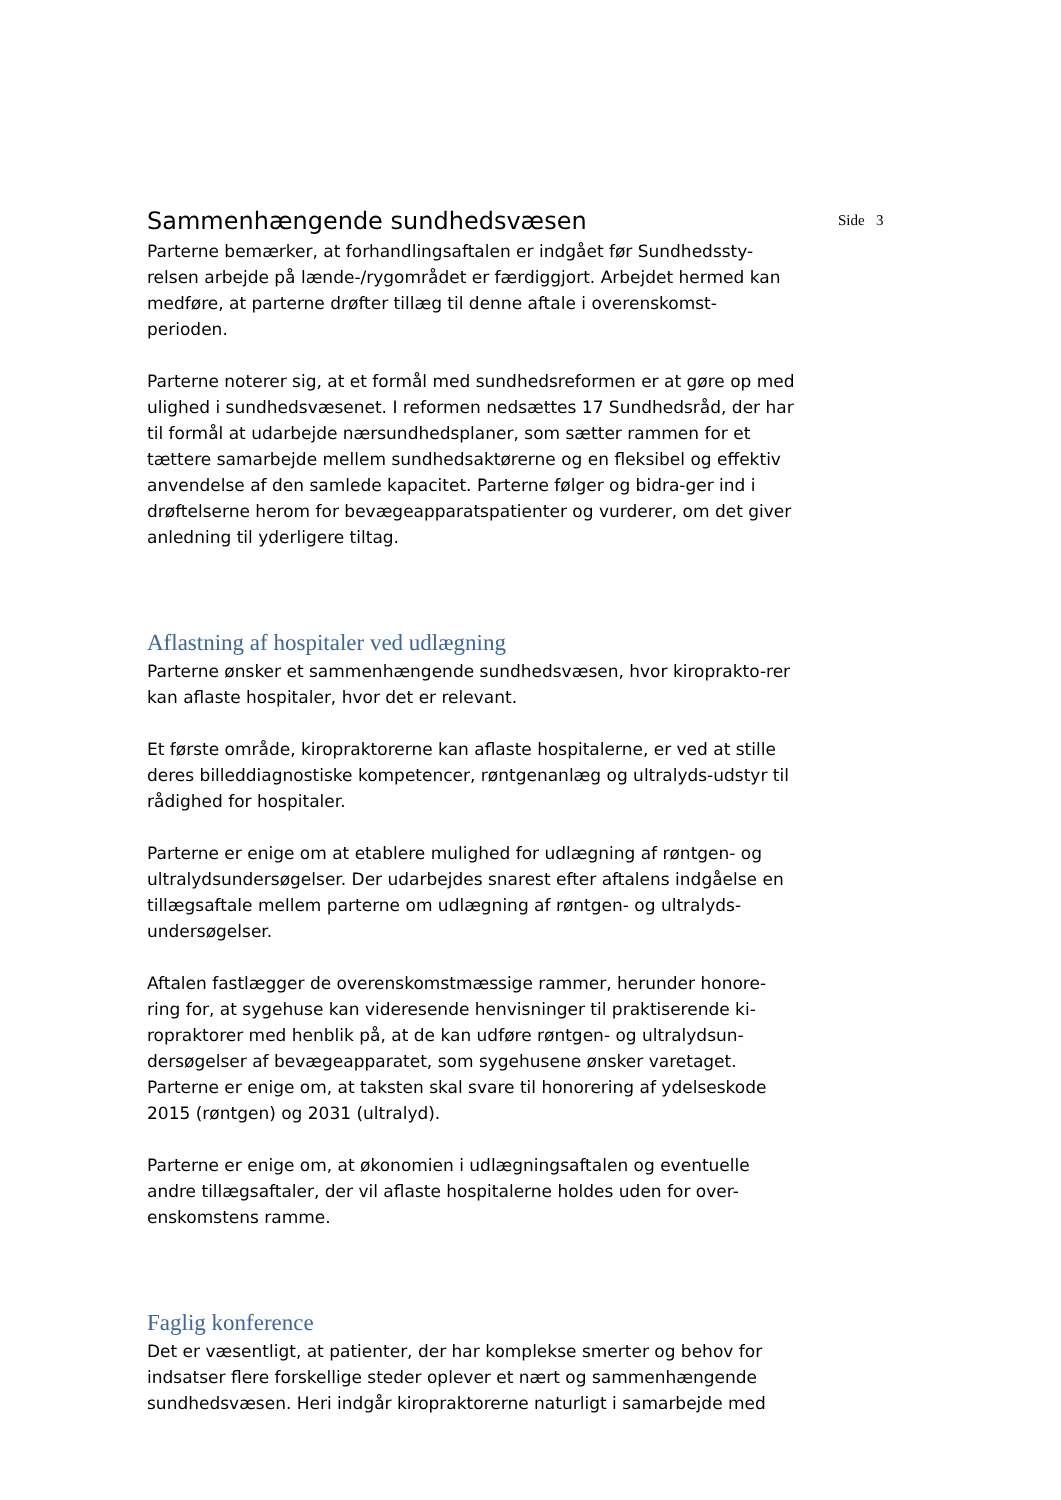Side 3
Sammenhængende sundhedsvæsen
Parterne bemærker, at forhandlingsaftalen er indgået før Sundhedssty-relsen arbejde på lænde-/rygområdet er færdiggjort. Arbejdet hermed kan medføre, at parterne drøfter tillæg til denne aftale i overenskomst-perioden.
Parterne noterer sig, at et formål med sundhedsreformen er at gøre op med ulighed i sundhedsvæsenet. I reformen nedsættes 17 Sundhedsråd, der har til formål at udarbejde nærsundhedsplaner, som sætter rammen for et tættere samarbejde mellem sundhedsaktørerne og en fleksibel og effektiv anvendelse af den samlede kapacitet. Parterne følger og bidra-ger ind i drøftelserne herom for bevægeapparatspatienter og vurderer, om det giver anledning til yderligere tiltag.
Aflastning af hospitaler ved udlægning
Parterne ønsker et sammenhængende sundhedsvæsen, hvor kiroprakto-rer kan aflaste hospitaler, hvor det er relevant.
Et første område, kiropraktorerne kan aflaste hospitalerne, er ved at stille deres billeddiagnostiske kompetencer, røntgenanlæg og ultralyds-udstyr til rådighed for hospitaler.
Parterne er enige om at etablere mulighed for udlægning af røntgen- og ultralydsundersøgelser. Der udarbejdes snarest efter aftalens indgåelse en tillægsaftale mellem parterne om udlægning af røntgen- og ultralyds-undersøgelser.
Aftalen fastlægger de overenskomstmæssige rammer, herunder honore-ring for, at sygehuse kan videresende henvisninger til praktiserende ki-ropraktorer med henblik på, at de kan udføre røntgen- og ultralydsun-dersøgelser af bevægeapparatet, som sygehusene ønsker varetaget. Parterne er enige om, at taksten skal svare til honorering af ydelseskode 2015 (røntgen) og 2031 (ultralyd).
Parterne er enige om, at økonomien i udlægningsaftalen og eventuelle andre tillægsaftaler, der vil aflaste hospitalerne holdes uden for over-enskomstens ramme.
Faglig konference
Det er væsentligt, at patienter, der har komplekse smerter og behov for indsatser flere forskellige steder oplever et nært og sammenhængende sundhedsvæsen. Heri indgår kiropraktorerne naturligt i samarbejde med